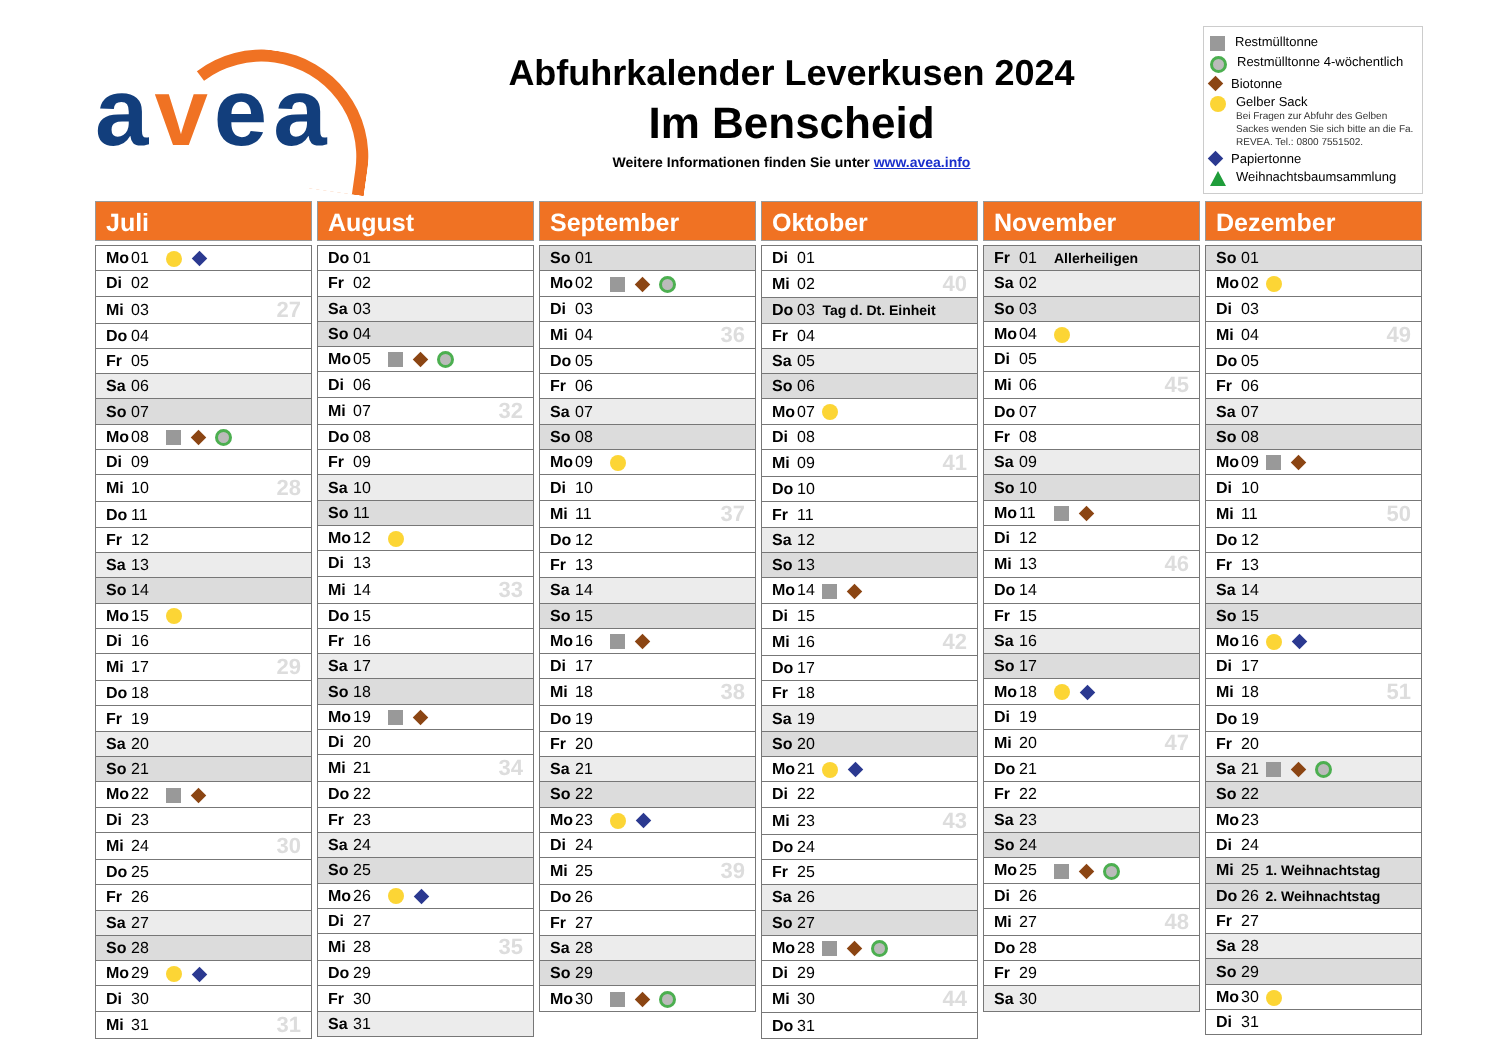avea
Abfuhrkalender Leverkusen 2024
Im Benscheid
Weitere Informationen finden Sie unter www.avea.info
Restmülltonne
Restmülltonne 4-wöchentlich
Biotonne
Gelber Sack
Bei Fragen zur Abfuhr des Gelben Sackes wenden Sie sich bitte an die Fa. REVEA. Tel.: 0800 7551502.
Papiertonne
Weihnachtsbaumsammlung
Juli
| Mo 01 | | |
| Di 02 | | |
| Mi 03 | | 27 |
| Do 04 | | |
| Fr 05 | | |
| Sa 06 | | |
| So 07 | | |
| Mo 08 | | |
| Di 09 | | |
| Mi 10 | | 28 |
| Do 11 | | |
| Fr 12 | | |
| Sa 13 | | |
| So 14 | | |
| Mo 15 | | |
| Di 16 | | |
| Mi 17 | | 29 |
| Do 18 | | |
| Fr 19 | | |
| Sa 20 | | |
| So 21 | | |
| Mo 22 | | |
| Di 23 | | |
| Mi 24 | | 30 |
| Do 25 | | |
| Fr 26 | | |
| Sa 27 | | |
| So 28 | | |
| Mo 29 | | |
| Di 30 | | |
| Mi 31 | | 31 |
August
| Do 01 | | |
| Fr 02 | | |
| Sa 03 | | |
| So 04 | | |
| Mo 05 | | |
| Di 06 | | |
| Mi 07 | | 32 |
| Do 08 | | |
| Fr 09 | | |
| Sa 10 | | |
| So 11 | | |
| Mo 12 | | |
| Di 13 | | |
| Mi 14 | | 33 |
| Do 15 | | |
| Fr 16 | | |
| Sa 17 | | |
| So 18 | | |
| Mo 19 | | |
| Di 20 | | |
| Mi 21 | | 34 |
| Do 22 | | |
| Fr 23 | | |
| Sa 24 | | |
| So 25 | | |
| Mo 26 | | |
| Di 27 | | |
| Mi 28 | | 35 |
| Do 29 | | |
| Fr 30 | | |
| Sa 31 | | |
September
| So 01 | | |
| Mo 02 | | |
| Di 03 | | |
| Mi 04 | | 36 |
| Do 05 | | |
| Fr 06 | | |
| Sa 07 | | |
| So 08 | | |
| Mo 09 | | |
| Di 10 | | |
| Mi 11 | | 37 |
| Do 12 | | |
| Fr 13 | | |
| Sa 14 | | |
| So 15 | | |
| Mo 16 | | |
| Di 17 | | |
| Mi 18 | | 38 |
| Do 19 | | |
| Fr 20 | | |
| Sa 21 | | |
| So 22 | | |
| Mo 23 | | |
| Di 24 | | |
| Mi 25 | | 39 |
| Do 26 | | |
| Fr 27 | | |
| Sa 28 | | |
| So 29 | | |
| Mo 30 | | |
Oktober
| Di 01 | | |
| Mi 02 | | 40 |
| Do 03 | Tag d. Dt. Einheit | |
| Fr 04 | | |
| Sa 05 | | |
| So 06 | | |
| Mo 07 | | |
| Di 08 | | |
| Mi 09 | | 41 |
| Do 10 | | |
| Fr 11 | | |
| Sa 12 | | |
| So 13 | | |
| Mo 14 | | |
| Di 15 | | |
| Mi 16 | | 42 |
| Do 17 | | |
| Fr 18 | | |
| Sa 19 | | |
| So 20 | | |
| Mo 21 | | |
| Di 22 | | |
| Mi 23 | | 43 |
| Do 24 | | |
| Fr 25 | | |
| Sa 26 | | |
| So 27 | | |
| Mo 28 | | |
| Di 29 | | |
| Mi 30 | | 44 |
| Do 31 | | |
November
| Fr 01 | Allerheiligen | |
| Sa 02 | | |
| So 03 | | |
| Mo 04 | | |
| Di 05 | | |
| Mi 06 | | 45 |
| Do 07 | | |
| Fr 08 | | |
| Sa 09 | | |
| So 10 | | |
| Mo 11 | | |
| Di 12 | | |
| Mi 13 | | 46 |
| Do 14 | | |
| Fr 15 | | |
| Sa 16 | | |
| So 17 | | |
| Mo 18 | | |
| Di 19 | | |
| Mi 20 | | 47 |
| Do 21 | | |
| Fr 22 | | |
| Sa 23 | | |
| So 24 | | |
| Mo 25 | | |
| Di 26 | | |
| Mi 27 | | 48 |
| Do 28 | | |
| Fr 29 | | |
| Sa 30 | | |
Dezember
| So 01 | | |
| Mo 02 | | |
| Di 03 | | |
| Mi 04 | | 49 |
| Do 05 | | |
| Fr 06 | | |
| Sa 07 | | |
| So 08 | | |
| Mo 09 | | |
| Di 10 | | |
| Mi 11 | | 50 |
| Do 12 | | |
| Fr 13 | | |
| Sa 14 | | |
| So 15 | | |
| Mo 16 | | |
| Di 17 | | |
| Mi 18 | | 51 |
| Do 19 | | |
| Fr 20 | | |
| Sa 21 | | |
| So 22 | | |
| Mo 23 | | |
| Di 24 | | |
| Mi 25 | 1. Weihnachtstag | |
| Do 26 | 2. Weihnachtstag | |
| Fr 27 | | |
| Sa 28 | | |
| So 29 | | |
| Mo 30 | | |
| Di 31 | | |